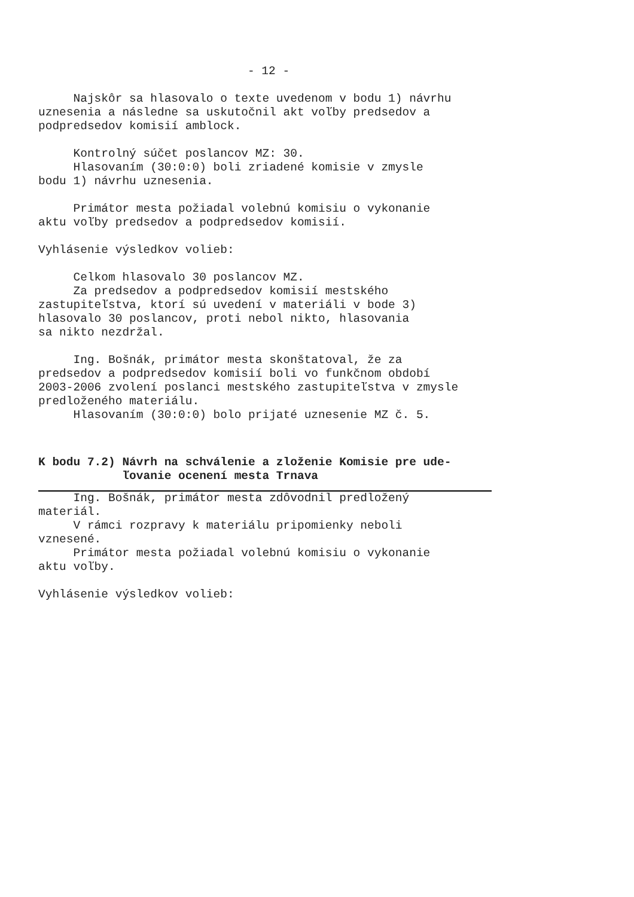- 12 -
Najskôr sa hlasovalo o texte uvedenom v bodu 1) návrhu uznesenia a následne sa uskutočnil akt voľby predsedov a podpredsedov komisií amblock.
Kontrolný súčet poslancov MZ: 30. Hlasovaním (30:0:0) boli zriadené komisie v zmysle bodu 1) návrhu uznesenia.
Primátor mesta požiadal volebnú komisiu o vykonanie aktu voľby predsedov a podpredsedov komisií.
Vyhlásenie výsledkov volieb:
Celkom hlasovalo 30 poslancov MZ. Za predsedov a podpredsedov komisií mestského zastupiteľstva, ktorí sú uvedení v materiáli v bode 3) hlasovalo 30 poslancov, proti nebol nikto, hlasovania sa nikto nezdržal.
Ing. Bošnák, primátor mesta skonštatoval, že za predsedov a podpredsedov komisií boli vo funkčnom období 2003-2006 zvolení poslanci mestského zastupiteľstva v zmysle predloženého materiálu. Hlasovaním (30:0:0) bolo prijaté uznesenie MZ č. 5.
K bodu 7.2) Návrh na schválenie a zloženie Komisie pre ude- ľovanie ocenení mesta Trnava
Ing. Bošnák, primátor mesta zdôvodnil predložený materiál. V rámci rozpravy k materiálu pripomienky neboli vznesené. Primátor mesta požiadal volebnú komisiu o vykonanie aktu voľby.
Vyhlásenie výsledkov volieb: